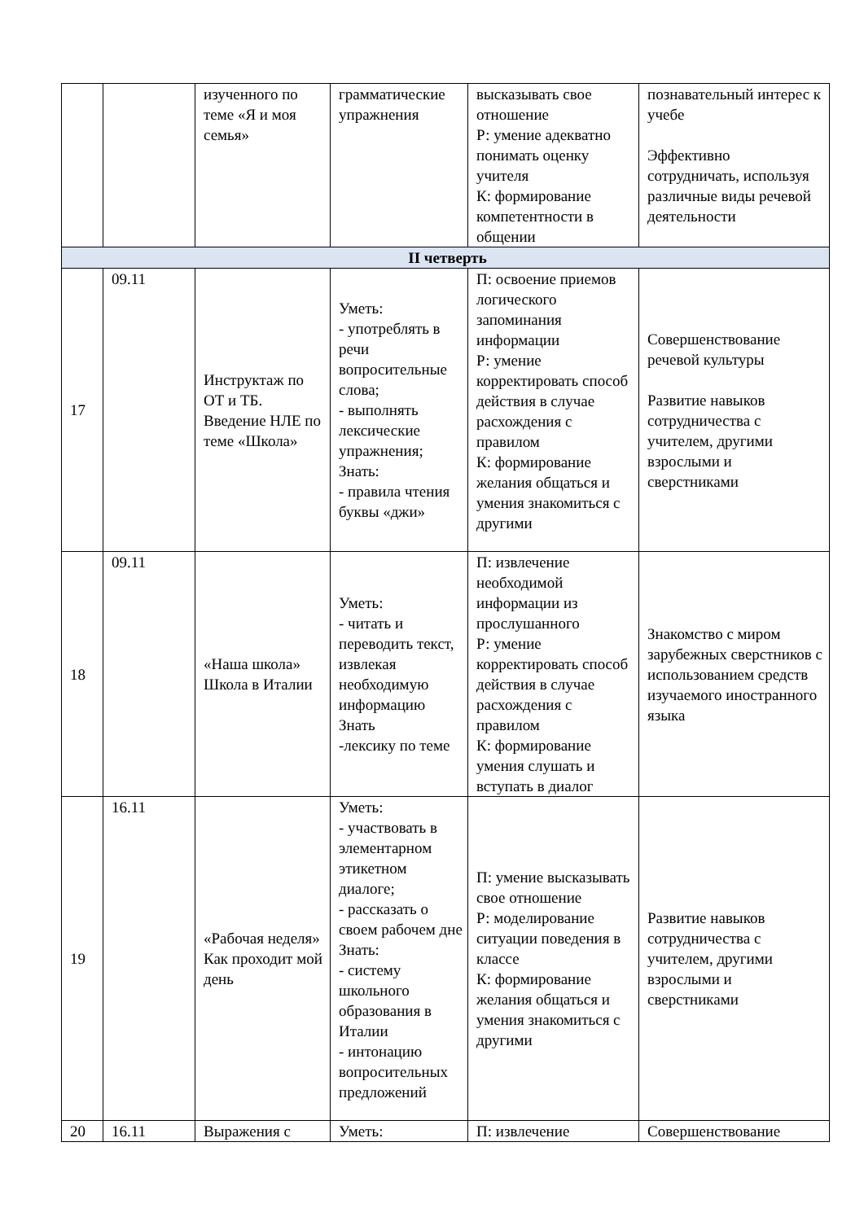| | | изученного по теме «Я и моя семья» | грамматические упражнения | высказывать свое отношение Р: умение адекватно понимать оценку учителя К: формирование компетентности в общении | познавательный интерес к учебе Эффективно сотрудничать, используя различные виды речевой деятельности |
| II четверть | | | | | |
| 17 | 09.11 | Инструктаж по ОТ и ТБ. Введение НЛЕ по теме «Школа» | Уметь: - употреблять в речи вопросительные слова; - выполнять лексические упражнения; Знать: - правила чтения буквы «джи» | П: освоение приемов логического запоминания информации Р: умение корректировать способ действия в случае расхождения с правилом К: формирование желания общаться и умения знакомиться с другими | Совершенствование речевой культуры Развитие навыков сотрудничества с учителем, другими взрослыми и сверстниками |
| 18 | 09.11 | «Наша школа» Школа в Италии | Уметь: - читать и переводить текст, извлекая необходимую информацию Знать -лексику по теме | П: извлечение необходимой информации из прослушанного Р: умение корректировать способ действия в случае расхождения с правилом К: формирование умения слушать и вступать в диалог | Знакомство с миром зарубежных сверстников с использованием средств изучаемого иностранного языка |
| 19 | 16.11 | «Рабочая неделя» Как проходит мой день | Уметь: - участвовать в элементарном этикетном диалоге; - рассказать о своем рабочем дне Знать: - систему школьного образования в Италии - интонацию вопросительных предложений | П: умение высказывать свое отношение Р: моделирование ситуации поведения в классе К: формирование желания общаться и умения знакомиться с другими | Развитие навыков сотрудничества с учителем, другими взрослыми и сверстниками |
| 20 | 16.11 | Выражения с | Уметь: | П: извлечение | Совершенствование |